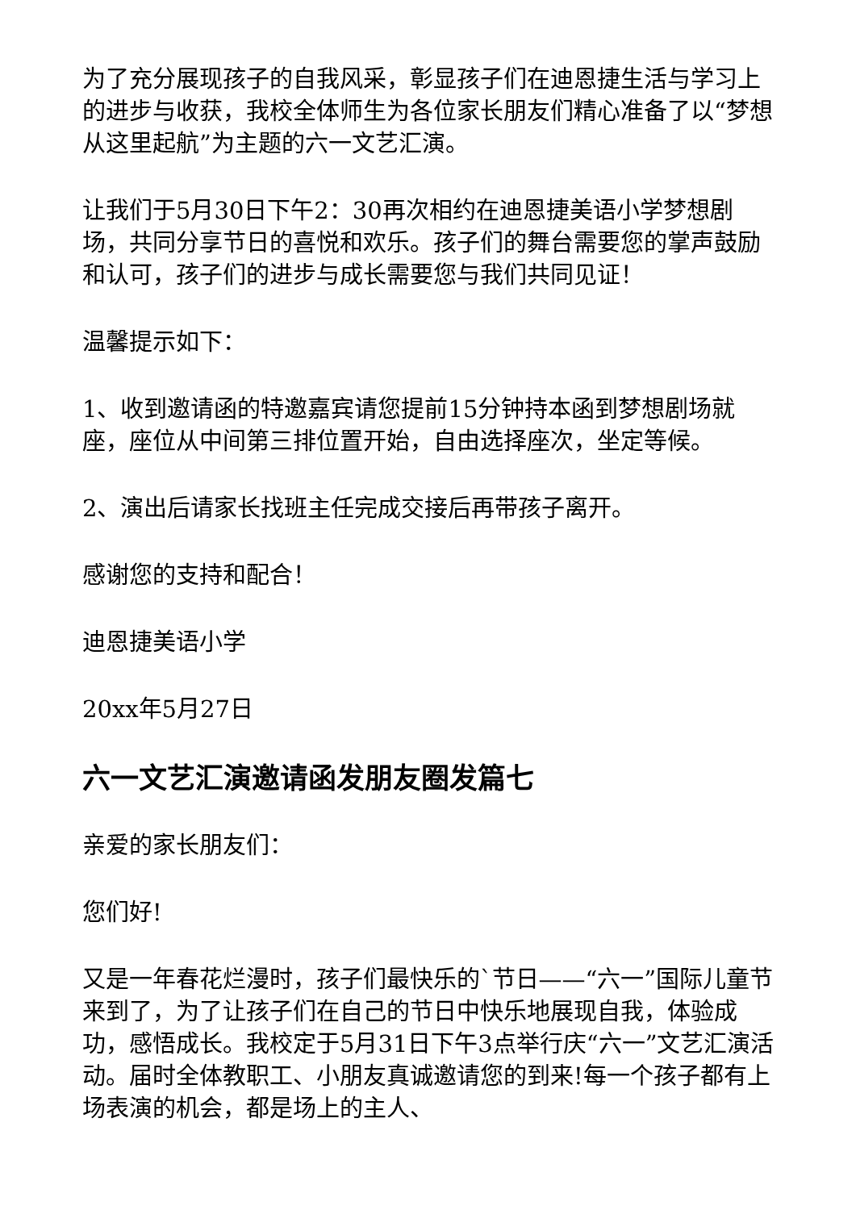为了充分展现孩子的自我风采，彰显孩子们在迪恩捷生活与学习上的进步与收获，我校全体师生为各位家长朋友们精心准备了以“梦想从这里起航”为主题的六一文艺汇演。
让我们于5月30日下午2：30再次相约在迪恩捷美语小学梦想剧场，共同分享节日的喜悦和欢乐。孩子们的舞台需要您的掌声鼓励和认可，孩子们的进步与成长需要您与我们共同见证！
温馨提示如下：
1、收到邀请函的特邀嘉宾请您提前15分钟持本函到梦想剧场就座，座位从中间第三排位置开始，自由选择座次，坐定等候。
2、演出后请家长找班主任完成交接后再带孩子离开。
感谢您的支持和配合！
迪恩捷美语小学
20xx年5月27日
六一文艺汇演邀请函发朋友圈发篇七
亲爱的家长朋友们：
您们好!
又是一年春花烂漫时，孩子们最快乐的`节日——“六一”国际儿童节来到了，为了让孩子们在自己的节日中快乐地展现自我，体验成功，感悟成长。我校定于5月31日下午3点举行庆“六一”文艺汇演活动。届时全体教职工、小朋友真诚邀请您的到来!每一个孩子都有上场表演的机会，都是场上的主人、